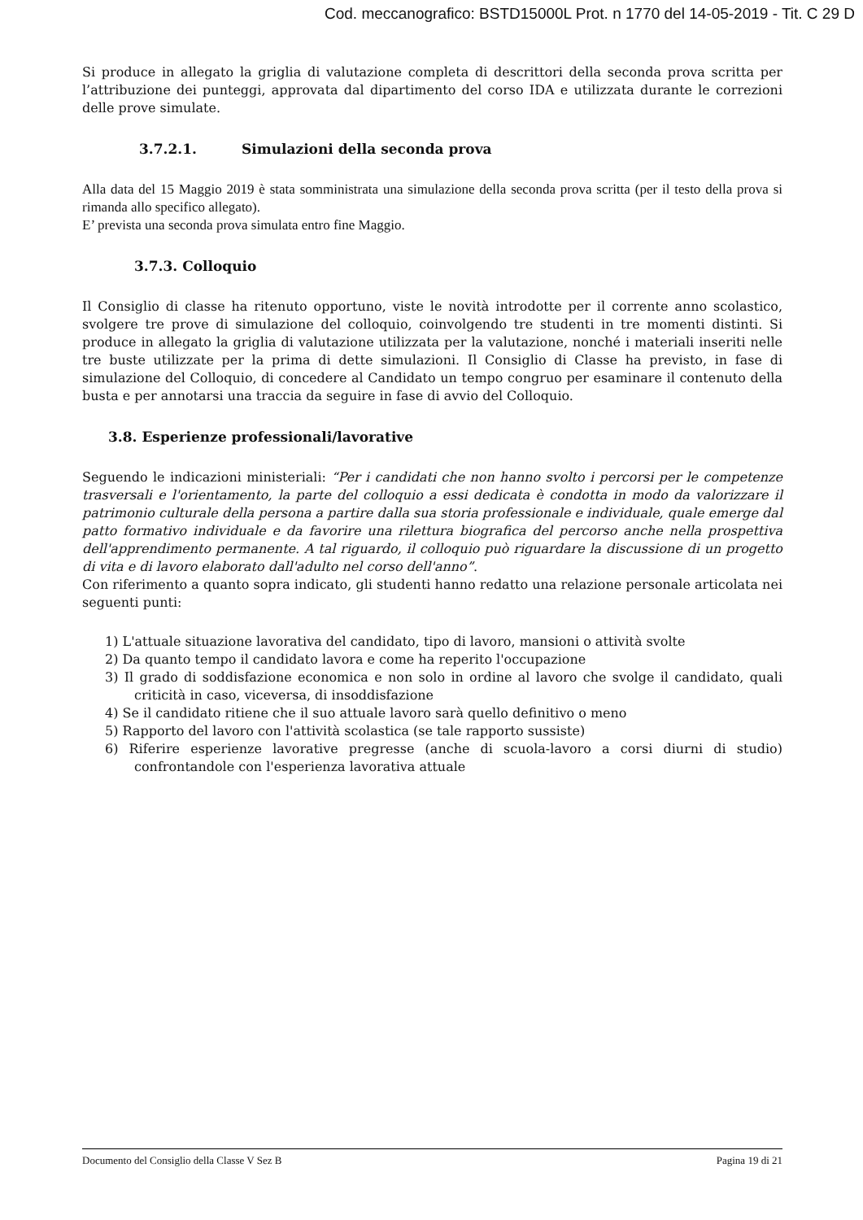Cod. meccanografico: BSTD15000L Prot. n 1770 del 14-05-2019 - Tit. C 29 D
Si produce in allegato la griglia di valutazione completa di descrittori della seconda prova scritta per l’attribuzione dei punteggi, approvata dal dipartimento del corso IDA e utilizzata durante le correzioni delle prove simulate.
3.7.2.1. Simulazioni della seconda prova
Alla data del 15 Maggio 2019 è stata somministrata una simulazione della seconda prova scritta (per il testo della prova si rimanda allo specifico allegato).
E’ prevista una seconda prova simulata entro fine Maggio.
3.7.3. Colloquio
Il Consiglio di classe ha ritenuto opportuno, viste le novità introdotte per il corrente anno scolastico, svolgere tre prove di simulazione del colloquio, coinvolgendo tre studenti in tre momenti distinti. Si produce in allegato la griglia di valutazione utilizzata per la valutazione, nonché i materiali inseriti nelle tre buste utilizzate per la prima di dette simulazioni. Il Consiglio di Classe ha previsto, in fase di simulazione del Colloquio, di concedere al Candidato un tempo congruo per esaminare il contenuto della busta e per annotarsi una traccia da seguire in fase di avvio del Colloquio.
3.8. Esperienze professionali/lavorative
Seguendo le indicazioni ministeriali: “Per i candidati che non hanno svolto i percorsi per le competenze trasversali e l'orientamento, la parte del colloquio a essi dedicata è condotta in modo da valorizzare il patrimonio culturale della persona a partire dalla sua storia professionale e individuale, quale emerge dal patto formativo individuale e da favorire una rilettura biografica del percorso anche nella prospettiva dell'apprendimento permanente. A tal riguardo, il colloquio può riguardare la discussione di un progetto di vita e di lavoro elaborato dall'adulto nel corso dell'anno”.
Con riferimento a quanto sopra indicato, gli studenti hanno redatto una relazione personale articolata nei seguenti punti:
1) L'attuale situazione lavorativa del candidato, tipo di lavoro, mansioni o attività svolte
2) Da quanto tempo il candidato lavora e come ha reperito l'occupazione
3) Il grado di soddisfazione economica e non solo in ordine al lavoro che svolge il candidato, quali criticità in caso, viceversa, di insoddisfazione
4) Se il candidato ritiene che il suo attuale lavoro sarà quello definitivo o meno
5) Rapporto del lavoro con l'attività scolastica (se tale rapporto sussiste)
6) Riferire esperienze lavorative pregresse (anche di scuola-lavoro a corsi diurni di studio) confrontandole con l'esperienza lavorativa attuale
Documento del Consiglio della Classe V Sez B Pagina 19 di 21